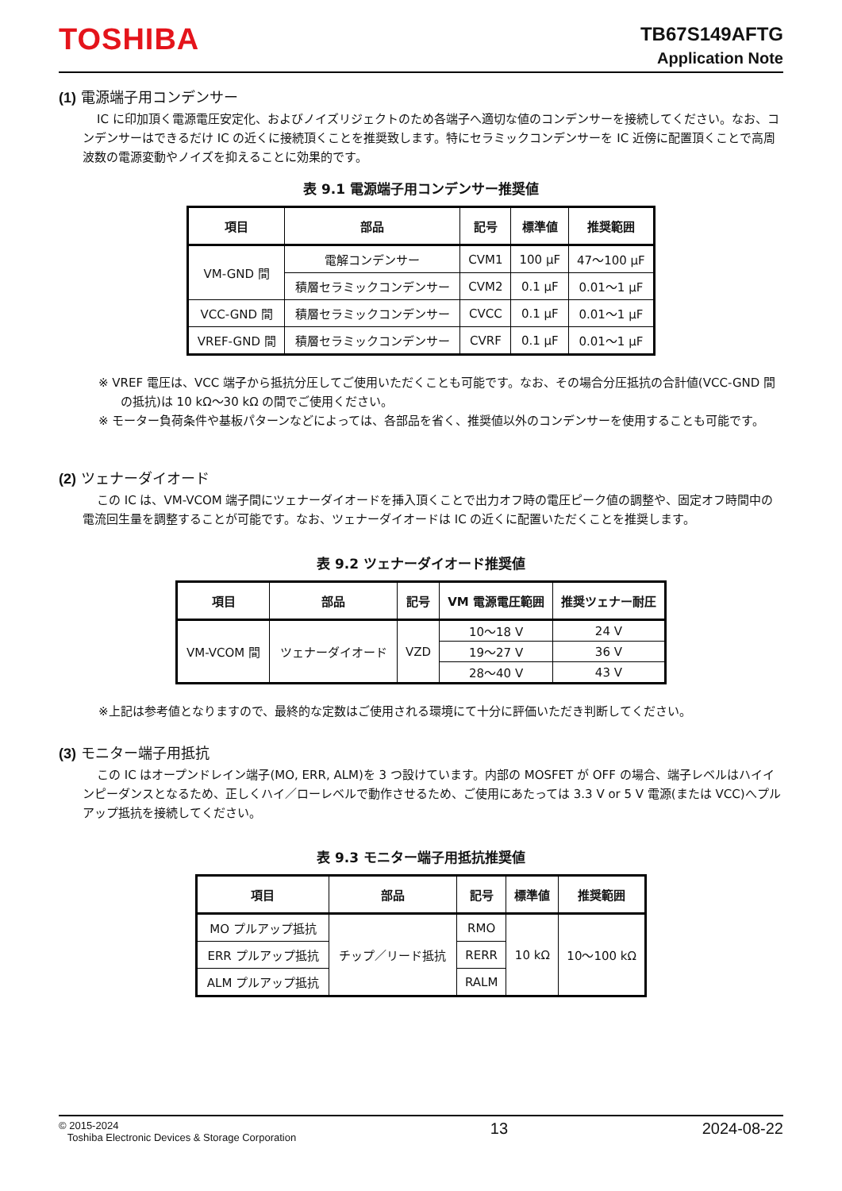TOSHIBA
TB67S149AFTG
Application Note
(1) 電源端子用コンデンサー
IC に印加頂く電源電圧安定化、およびノイズリジェクトのため各端子へ適切な値のコンデンサーを接続してください。なお、コンデンサーはできるだけ IC の近くに接続頂くことを推奨致します。特にセラミックコンデンサーを IC 近傍に配置頂くことで高周波数の電源変動やノイズを抑えることに効果的です。
表 9.1 電源端子用コンデンサー推奨値
| 項目 | 部品 | 記号 | 標準値 | 推奨範囲 |
| --- | --- | --- | --- | --- |
| VM-GND 間 | 電解コンデンサー | CVM1 | 100 μF | 47～100 μF |
| | 積層セラミックコンデンサー | CVM2 | 0.1 μF | 0.01～1 μF |
| VCC-GND 間 | 積層セラミックコンデンサー | CVCC | 0.1 μF | 0.01～1 μF |
| VREF-GND 間 | 積層セラミックコンデンサー | CVRF | 0.1 μF | 0.01～1 μF |
※ VREF 電圧は、VCC 端子から抵抗分圧してご使用いただくことも可能です。なお、その場合分圧抵抗の合計値(VCC-GND 間の抵抗)は 10 kΩ～30 kΩ の間でご使用ください。
※ モーター負荷条件や基板パターンなどによっては、各部品を省く、推奨値以外のコンデンサーを使用することも可能です。
(2) ツェナーダイオード
この IC は、VM-VCOM 端子間にツェナーダイオードを挿入頂くことで出力オフ時の電圧ピーク値の調整や、固定オフ時間中の電流回生量を調整することが可能です。なお、ツェナーダイオードは IC の近くに配置いただくことを推奨します。
表 9.2 ツェナーダイオード推奨値
| 項目 | 部品 | 記号 | VM 電源電圧範囲 | 推奨ツェナー耐圧 |
| --- | --- | --- | --- | --- |
| VM-VCOM 間 | ツェナーダイオード | VZD | 10～18 V | 24 V |
| | | | 19～27 V | 36 V |
| | | | 28～40 V | 43 V |
※上記は参考値となりますので、最終的な定数はご使用される環境にて十分に評価いただき判断してください。
(3) モニター端子用抵抗
この IC はオープンドレイン端子(MO, ERR, ALM)を 3 つ設けています。内部の MOSFET が OFF の場合、端子レベルはハイインピーダンスとなるため、正しくハイ／ローレベルで動作させるため、ご使用にあたっては 3.3 V or 5 V 電源(または VCC)へプルアップ抵抗を接続してください。
表 9.3 モニター端子用抵抗推奨値
| 項目 | 部品 | 記号 | 標準値 | 推奨範囲 |
| --- | --- | --- | --- | --- |
| MO プルアップ抵抗 | チップ／リード抵抗 | RMO | 10 kΩ | 10～100 kΩ |
| ERR プルアップ抵抗 | | RERR | | |
| ALM プルアップ抵抗 | | RALM | | |
© 2015-2024
Toshiba Electronic Devices & Storage Corporation
13 2024-08-22